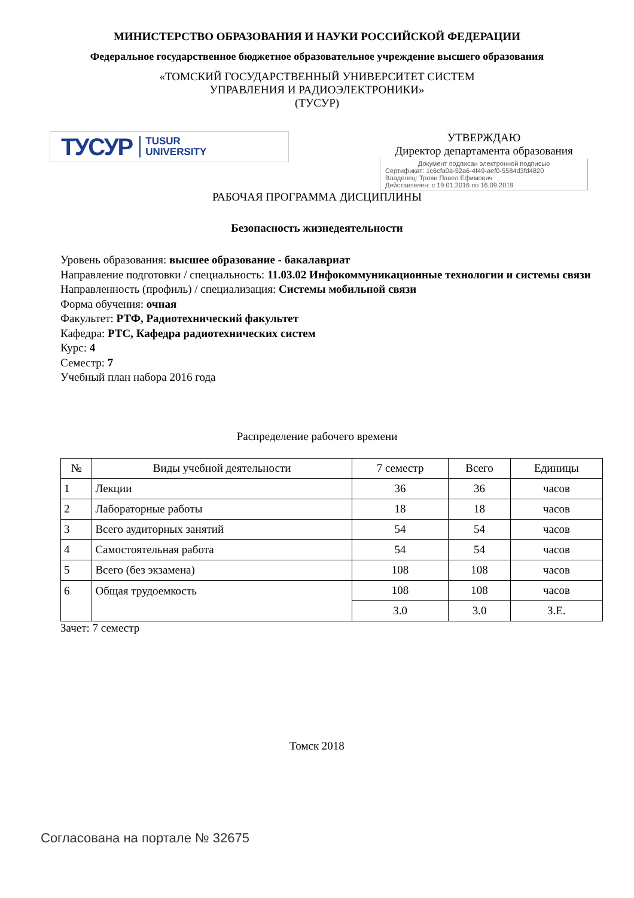МИНИСТЕРСТВО ОБРАЗОВАНИЯ И НАУКИ РОССИЙСКОЙ ФЕДЕРАЦИИ
Федеральное государственное бюджетное образовательное учреждение высшего образования
«ТОМСКИЙ ГОСУДАРСТВЕННЫЙ УНИВЕРСИТЕТ СИСТЕМ
УПРАВЛЕНИЯ И РАДИОЭЛЕКТРОНИКИ»
(ТУСУР)
ТУСУР TUSUR
UNIVERSITY
УТВЕРЖДАЮ
Директор департамента образования
Документ подписан электронной подписью
Сертификат: 1c6cfa0a-52a6-4f49-aef0-5584d3fd4820
Владелец: Троян Павел Ефимович
Действителен: с 19.01.2016 по 16.09.2019
РАБОЧАЯ ПРОГРАММА ДИСЦИПЛИНЫ
Безопасность жизнедеятельности
Уровень образования: высшее образование - бакалавриат
Направление подготовки / специальность: 11.03.02 Инфокоммуникационные технологии и системы связи
Направленность (профиль) / специализация: Системы мобильной связи
Форма обучения: очная
Факультет: РТФ, Радиотехнический факультет
Кафедра: РТС, Кафедра радиотехнических систем
Курс: 4
Семестр: 7
Учебный план набора 2016 года
Распределение рабочего времени
| № | Виды учебной деятельности | 7 семестр | Всего | Единицы |
| --- | --- | --- | --- | --- |
| 1 | Лекции | 36 | 36 | часов |
| 2 | Лабораторные работы | 18 | 18 | часов |
| 3 | Всего аудиторных занятий | 54 | 54 | часов |
| 4 | Самостоятельная работа | 54 | 54 | часов |
| 5 | Всего (без экзамена) | 108 | 108 | часов |
| 6 | Общая трудоемкость | 108 | 108 | часов |
| | | 3.0 | 3.0 | З.Е. |
Зачет: 7 семестр
Томск 2018
Согласована на портале № 32675